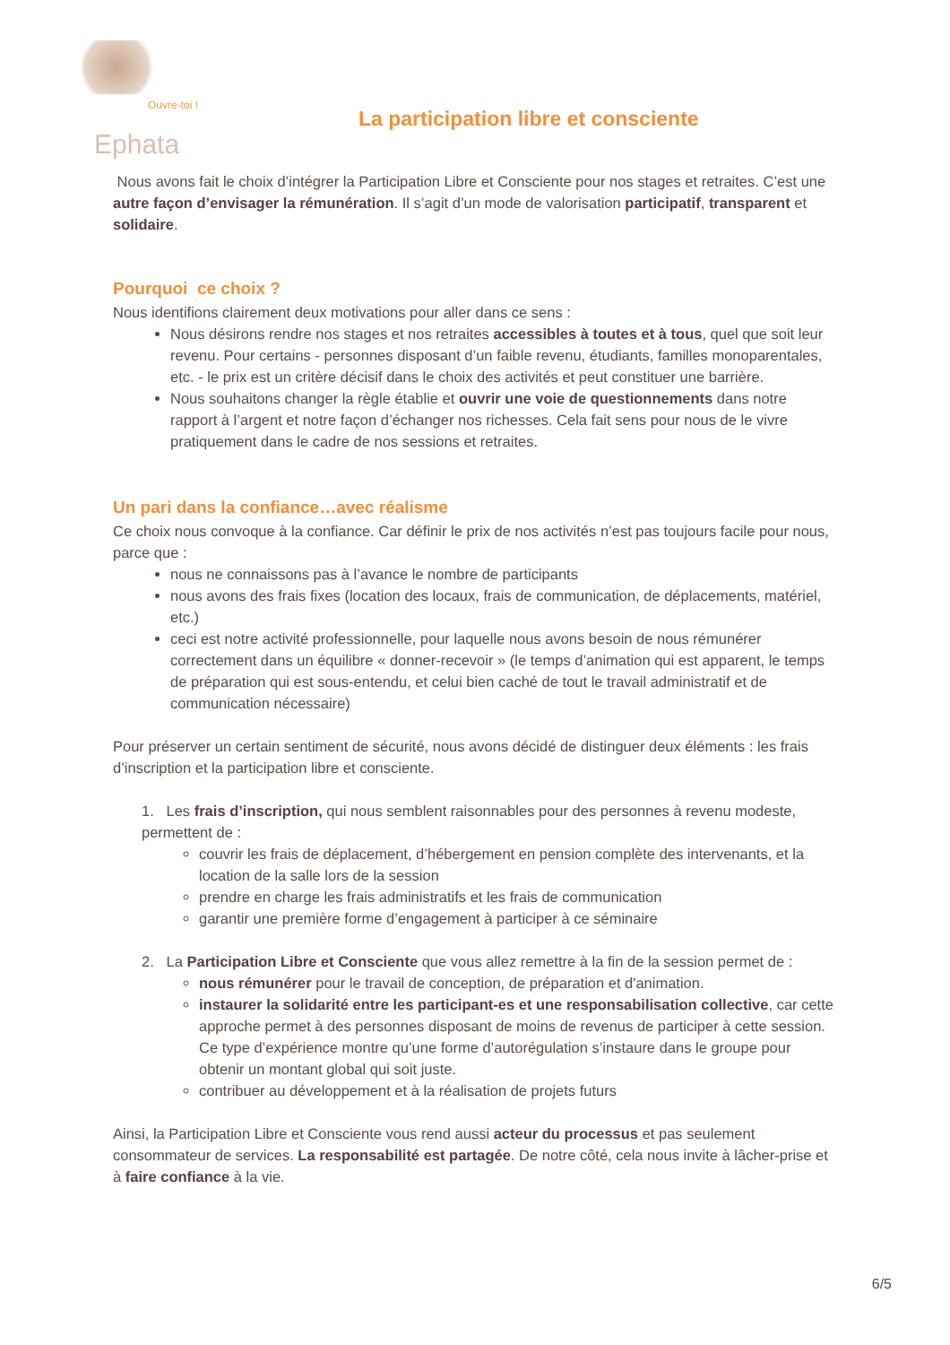Ouvre-toi !
Ephata
La participation libre et consciente
Nous avons fait le choix d’intégrer la Participation Libre et Consciente pour nos stages et retraites. C’est une autre façon d’envisager la rémunération. Il s’agit d’un mode de valorisation participatif, transparent et solidaire.
Pourquoi ce choix ?
Nous identifions clairement deux motivations pour aller dans ce sens :
Nous désirons rendre nos stages et nos retraites accessibles à toutes et à tous, quel que soit leur revenu. Pour certains - personnes disposant d’un faible revenu, étudiants, familles monoparentales, etc. - le prix est un critère décisif dans le choix des activités et peut constituer une barrière.
Nous souhaitons changer la règle établie et ouvrir une voie de questionnements dans notre rapport à l’argent et notre façon d’échanger nos richesses. Cela fait sens pour nous de le vivre pratiquement dans le cadre de nos sessions et retraites.
Un pari dans la confiance…avec réalisme
Ce choix nous convoque à la confiance. Car définir le prix de nos activités n’est pas toujours facile pour nous, parce que :
nous ne connaissons pas à l’avance le nombre de participants
nous avons des frais fixes (location des locaux, frais de communication, de déplacements, matériel, etc.)
ceci est notre activité professionnelle, pour laquelle nous avons besoin de nous rémunérer correctement dans un équilibre « donner-recevoir » (le temps d’animation qui est apparent, le temps de préparation qui est sous-entendu, et celui bien caché de tout le travail administratif et de communication nécessaire)
Pour préserver un certain sentiment de sécurité, nous avons décidé de distinguer deux éléments : les frais d’inscription et la participation libre et consciente.
1. Les frais d’inscription, qui nous semblent raisonnables pour des personnes à revenu modeste, permettent de :
couvrir les frais de déplacement, d’hébergement en pension complète des intervenants, et la location de la salle lors de la session
prendre en charge les frais administratifs et les frais de communication
garantir une première forme d’engagement à participer à ce séminaire
2. La Participation Libre et Consciente que vous allez remettre à la fin de la session permet de :
nous rémunérer pour le travail de conception, de préparation et d'animation.
instaurer la solidarité entre les participant-es et une responsabilisation collective, car cette approche permet à des personnes disposant de moins de revenus de participer à cette session. Ce type d’expérience montre qu’une forme d’autorégulation s’instaure dans le groupe pour obtenir un montant global qui soit juste.
contribuer au développement et à la réalisation de projets futurs
Ainsi, la Participation Libre et Consciente vous rend aussi acteur du processus et pas seulement consommateur de services. La responsabilité est partagée. De notre côté, cela nous invite à lâcher-prise et à faire confiance à la vie.
6/5